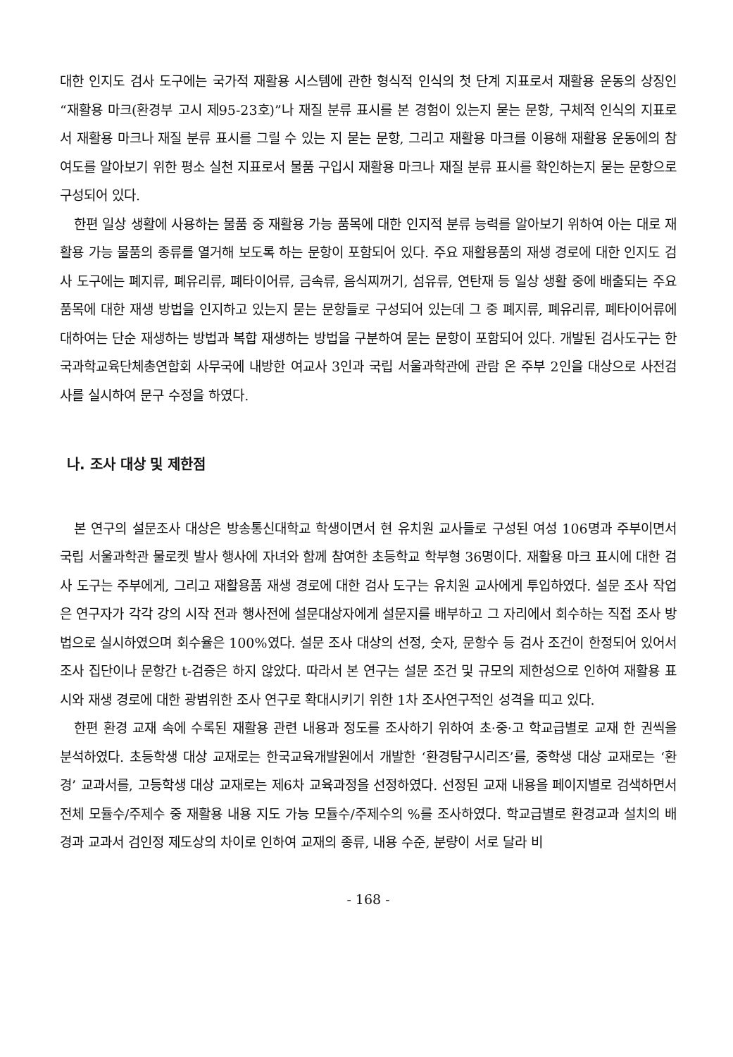대한 인지도 검사 도구에는 국가적 재활용 시스템에 관한 형식적 인식의 첫 단계 지표로서 재활용 운동의 상징인 “재활용 마크(환경부 고시 제95-23호)”나 재질 분류 표시를 본 경험이 있는지 묻는 문항, 구체적 인식의 지표로서 재활용 마크나 재질 분류 표시를 그릴 수 있는 지 묻는 문항, 그리고 재활용 마크를 이용해 재활용 운동에의 참여도를 알아보기 위한 평소 실천 지표로서 물품 구입시 재활용 마크나 재질 분류 표시를 확인하는지 묻는 문항으로 구성되어 있다.
한편 일상 생활에 사용하는 물품 중 재활용 가능 품목에 대한 인지적 분류 능력를 알아보기 위하여 아는 대로 재활용 가능 물품의 종류를 열거해 보도록 하는 문항이 포함되어 있다. 주요 재활용품의 재생 경로에 대한 인지도 검사 도구에는 폐지류, 폐유리류, 폐타이어류, 금속류, 음식찌꺼기, 섬유류, 연탄재 등 일상 생활 중에 배출되는 주요 품목에 대한 재생 방법을 인지하고 있는지 묻는 문항들로 구성되어 있는데 그 중 폐지류, 폐유리류, 폐타이어류에 대하여는 단순 재생하는 방법과 복합 재생하는 방법을 구분하여 묻는 문항이 포함되어 있다. 개발된 검사도구는 한국과학교육단체총연합회 사무국에 내방한 여교사 3인과 국립 서울과학관에 관람 온 주부 2인을 대상으로 사전검사를 실시하여 문구 수정을 하였다.
나. 조사 대상 및 제한점
본 연구의 설문조사 대상은 방송통신대학교 학생이면서 현 유치원 교사들로 구성된 여성 106명과 주부이면서 국립 서울과학관 물로켓 발사 행사에 자녀와 함께 참여한 초등학교 학부형 36명이다. 재활용 마크 표시에 대한 검사 도구는 주부에게, 그리고 재활용품 재생 경로에 대한 검사 도구는 유치원 교사에게 투입하였다. 설문 조사 작업은 연구자가 각각 강의 시작 전과 행사전에 설문대상자에게 설문지를 배부하고 그 자리에서 회수하는 직접 조사 방법으로 실시하였으며 회수율은 100%였다. 설문 조사 대상의 선정, 숫자, 문항수 등 검사 조건이 한정되어 있어서 조사 집단이나 문항간 t-검증은 하지 않았다. 따라서 본 연구는 설문 조건 및 규모의 제한성으로 인하여 재활용 표시와 재생 경로에 대한 광범위한 조사 연구로 확대시키기 위한 1차 조사연구적인 성격을 띠고 있다.
한편 환경 교재 속에 수록된 재활용 관련 내용과 정도를 조사하기 위하여 초·중·고 학교급별로 교재 한 권씩을 분석하였다. 초등학생 대상 교재로는 한국교육개발원에서 개발한 ‘환경탐구시리즈’를, 중학생 대상 교재로는 ‘환경’ 교과서를, 고등학생 대상 교재로는 제6차 교육과정을 선정하였다. 선정된 교재 내용을 페이지별로 검색하면서 전체 모듈수/주제수 중 재활용 내용 지도 가능 모듈수/주제수의 %를 조사하였다. 학교급별로 환경교과 설치의 배경과 교과서 검인정 제도상의 차이로 인하여 교재의 종류, 내용 수준, 분량이 서로 달라 비
- 168 -